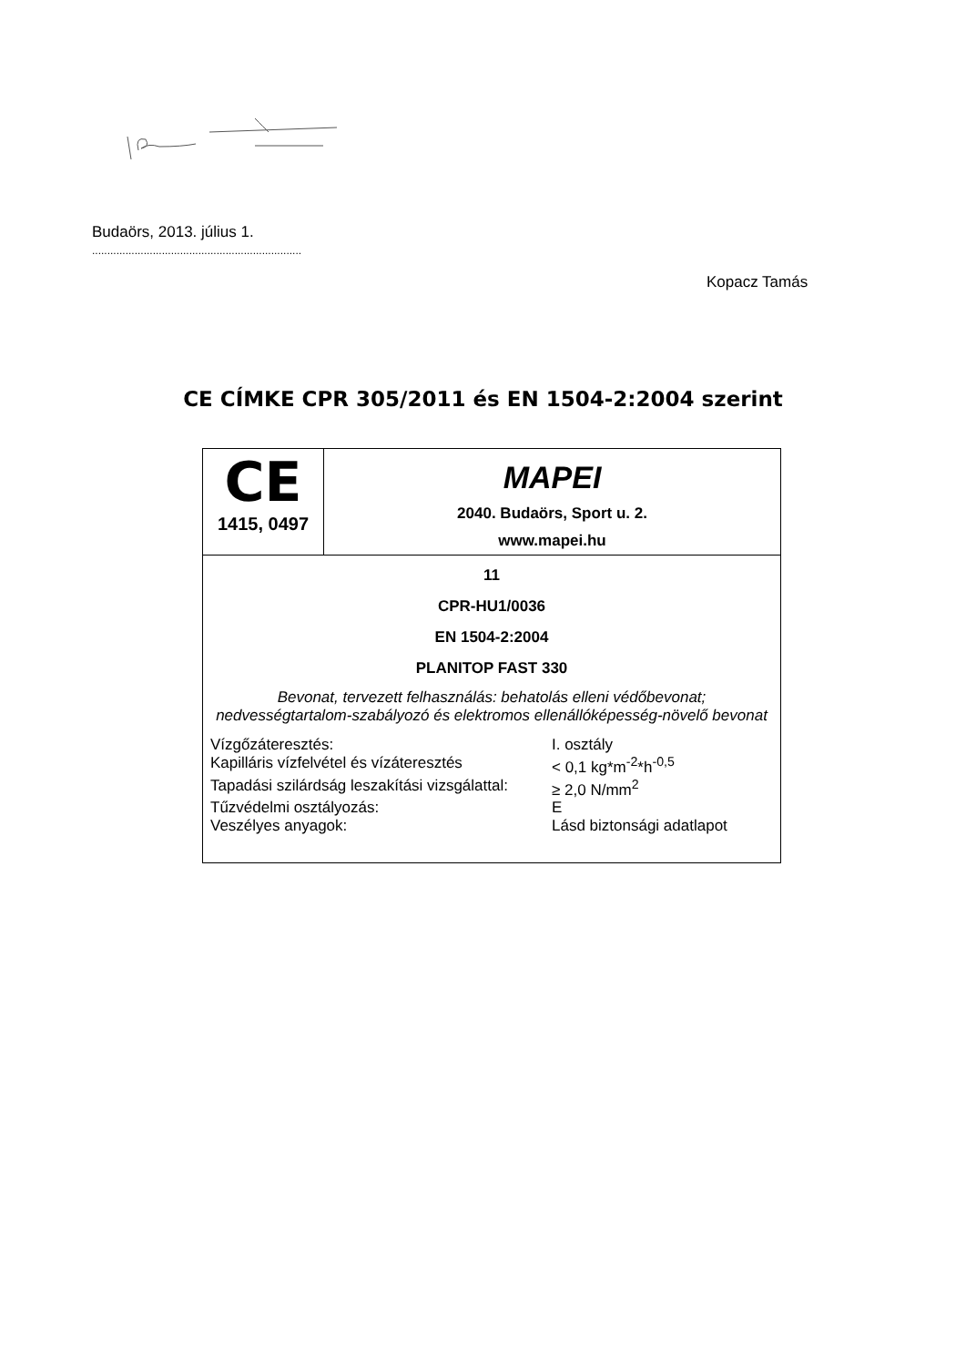Budaörs, 2013. július 1.
.....................................................................
Kopacz Tamás
CE CÍMKE CPR 305/2011 és EN 1504-2:2004 szerint
| CE 1415, 0497 | MAPEI 2040. Budaörs, Sport u. 2. www.mapei.hu |
| 11 CPR-HU1/0036 EN 1504-2:2004 PLANITOP FAST 330 Bevonat, tervezett felhasználás: behatolás elleni védőbevonat; nedvességtartalom-szabályozó és elektromos ellenállóképesség-növelő bevonat / Vízgőzáteresztés: / I. osztály / / Kapilláris vízfelvétel és vízáteresztés / < 0,1 kg*m<sup>-2</sup>*h<sup>-0,5</sup> / / Tapadási szilárdság leszakítási vizsgálattal: / ≥ 2,0 N/mm<sup>2</sup> / / Tűzvédelmi osztályozás: / E / / Veszélyes anyagok: / Lásd biztonsági adatlapot / | |